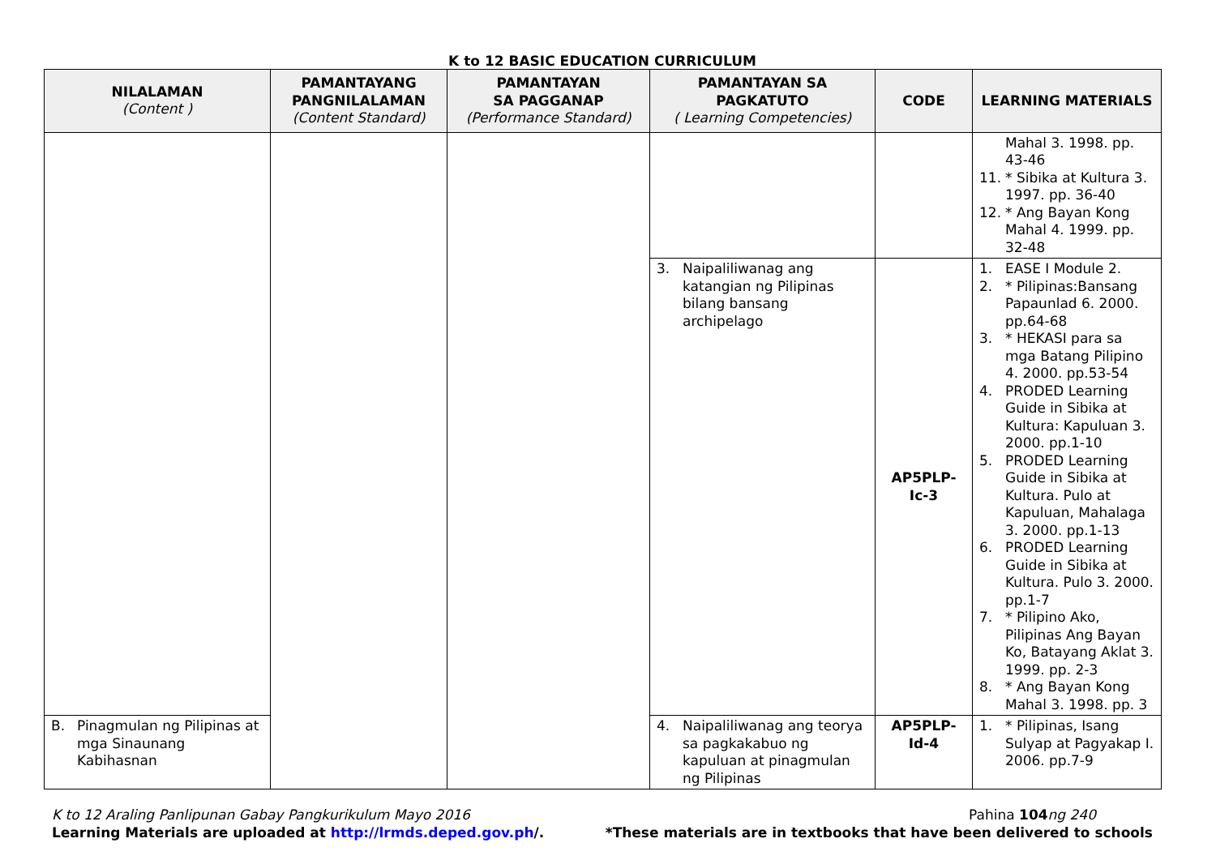K to 12 BASIC EDUCATION CURRICULUM
| NILALAMAN (Content ) | PAMANTAYANG PANGNILALAMAN (Content Standard) | PAMANTAYAN SA PAGGANAP (Performance Standard) | PAMANTAYAN SA PAGKATUTO ( Learning Competencies) | CODE | LEARNING MATERIALS |
| --- | --- | --- | --- | --- | --- |
| | | | | | Mahal 3. 1998. pp. 43-46 11. * Sibika at Kultura 3. 1997. pp. 36-40 12. * Ang Bayan Kong Mahal 4. 1999. pp. 32-48 |
| | | | 3. Naipaliliwanag ang katangian ng Pilipinas bilang bansang archipelago | AP5PLP-Ic-3 | 1. EASE I Module 2. 2. * Pilipinas:Bansang Papaunlad 6. 2000. pp.64-68 3. * HEKASI para sa mga Batang Pilipino 4. 2000. pp.53-54 4. PRODED Learning Guide in Sibika at Kultura: Kapuluan 3. 2000. pp.1-10 5. PRODED Learning Guide in Sibika at Kultura. Pulo at Kapuluan, Mahalaga 3. 2000. pp.1-13 6. PRODED Learning Guide in Sibika at Kultura. Pulo 3. 2000. pp.1-7 7. * Pilipino Ako, Pilipinas Ang Bayan Ko, Batayang Aklat 3. 1999. pp. 2-3 8. * Ang Bayan Kong Mahal 3. 1998. pp. 3 |
| B. Pinagmulan ng Pilipinas at mga Sinaunang Kabihasnan | | | 4. Naipaliliwanag ang teorya sa pagkakabuo ng kapuluan at pinagmulan ng Pilipinas | AP5PLP-Id-4 | 1. * Pilipinas, Isang Sulyap at Pagyakap I. 2006. pp.7-9 |
K to 12 Araling Panlipunan Gabay Pangkurikulum Mayo 2016
Learning Materials are uploaded at http://lrmds.deped.gov.ph/.
Pahina 104 ng 240
*These materials are in textbooks that have been delivered to schools